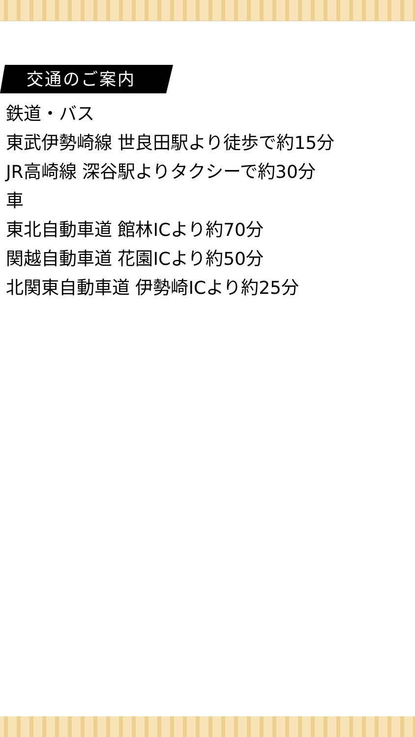交通のご案内
鉄道・バス
東武伊勢崎線 世良田駅より徒歩で約15分
JR高崎線 深谷駅よりタクシーで約30分
車
東北自動車道 館林ICより約70分
関越自動車道 花園ICより約50分
北関東自動車道 伊勢崎ICより約25分